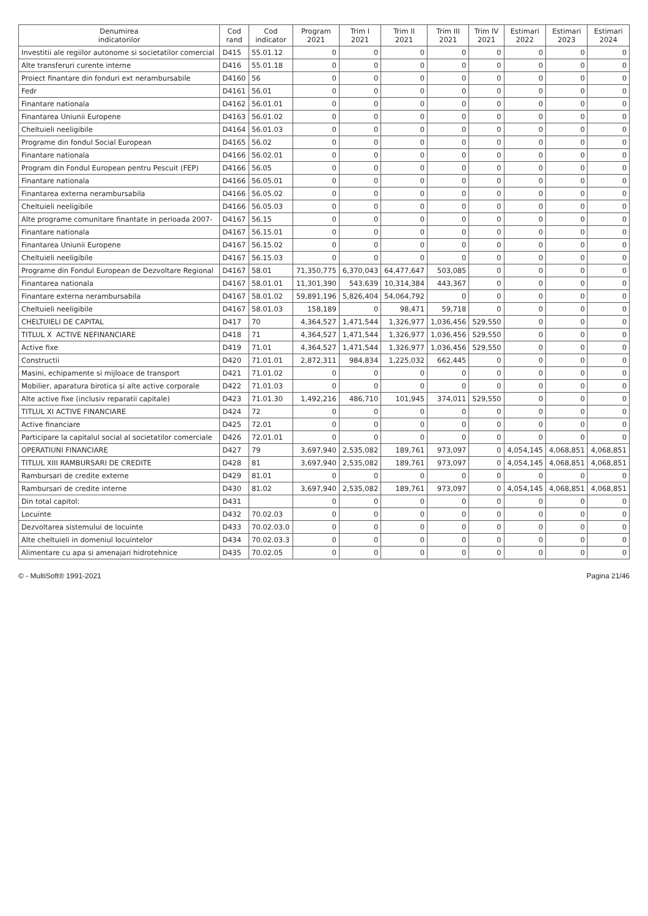| Denumirea indicatorilor | Cod rand | Cod indicator | Program 2021 | Trim I 2021 | Trim II 2021 | Trim III 2021 | Trim IV 2021 | Estimari 2022 | Estimari 2023 | Estimari 2024 |
| --- | --- | --- | --- | --- | --- | --- | --- | --- | --- | --- |
| Investitii ale regiilor autonome si societatilor comercial | D415 | 55.01.12 | 0 | 0 | 0 | 0 | 0 | 0 | 0 | 0 |
| Alte transferuri curente interne | D416 | 55.01.18 | 0 | 0 | 0 | 0 | 0 | 0 | 0 | 0 |
| Proiect finantare din fonduri ext nerambursabile | D4160 | 56 | 0 | 0 | 0 | 0 | 0 | 0 | 0 | 0 |
| Fedr | D4161 | 56.01 | 0 | 0 | 0 | 0 | 0 | 0 | 0 | 0 |
| Finantare nationala | D4162 | 56.01.01 | 0 | 0 | 0 | 0 | 0 | 0 | 0 | 0 |
| Finantarea Uniunii Europene | D4163 | 56.01.02 | 0 | 0 | 0 | 0 | 0 | 0 | 0 | 0 |
| Cheltuieli neeligibile | D4164 | 56.01.03 | 0 | 0 | 0 | 0 | 0 | 0 | 0 | 0 |
| Programe din fondul Social European | D4165 | 56.02 | 0 | 0 | 0 | 0 | 0 | 0 | 0 | 0 |
| Finantare nationala | D4166 | 56.02.01 | 0 | 0 | 0 | 0 | 0 | 0 | 0 | 0 |
| Program din Fondul European pentru Pescuit (FEP) | D4166 | 56.05 | 0 | 0 | 0 | 0 | 0 | 0 | 0 | 0 |
| Finantare nationala | D4166 | 56.05.01 | 0 | 0 | 0 | 0 | 0 | 0 | 0 | 0 |
| Finantarea externa nerambursabila | D4166 | 56.05.02 | 0 | 0 | 0 | 0 | 0 | 0 | 0 | 0 |
| Cheltuieli neeligibile | D4166 | 56.05.03 | 0 | 0 | 0 | 0 | 0 | 0 | 0 | 0 |
| Alte programe comunitare finantate in perioada 2007- | D4167 | 56.15 | 0 | 0 | 0 | 0 | 0 | 0 | 0 | 0 |
| Finantare nationala | D4167 | 56.15.01 | 0 | 0 | 0 | 0 | 0 | 0 | 0 | 0 |
| Finantarea Uniunii Europene | D4167 | 56.15.02 | 0 | 0 | 0 | 0 | 0 | 0 | 0 | 0 |
| Cheltuieli neeligibile | D4167 | 56.15.03 | 0 | 0 | 0 | 0 | 0 | 0 | 0 | 0 |
| Programe din Fondul European de Dezvoltare Regional | D4167 | 58.01 | 71,350,775 | 6,370,043 | 64,477,647 | 503,085 | 0 | 0 | 0 | 0 |
| Finantarea nationala | D4167 | 58.01.01 | 11,301,390 | 543,639 | 10,314,384 | 443,367 | 0 | 0 | 0 | 0 |
| Finantare externa nerambursabila | D4167 | 58.01.02 | 59,891,196 | 5,826,404 | 54,064,792 | 0 | 0 | 0 | 0 | 0 |
| Cheltuieli neeligibile | D4167 | 58.01.03 | 158,189 | 0 | 98,471 | 59,718 | 0 | 0 | 0 | 0 |
| CHELTUIELI DE CAPITAL | D417 | 70 | 4,364,527 | 1,471,544 | 1,326,977 | 1,036,456 | 529,550 | 0 | 0 | 0 |
| TITLUL X ACTIVE NEFINANCIARE | D418 | 71 | 4,364,527 | 1,471,544 | 1,326,977 | 1,036,456 | 529,550 | 0 | 0 | 0 |
| Active fixe | D419 | 71.01 | 4,364,527 | 1,471,544 | 1,326,977 | 1,036,456 | 529,550 | 0 | 0 | 0 |
| Constructii | D420 | 71.01.01 | 2,872,311 | 984,834 | 1,225,032 | 662,445 | 0 | 0 | 0 | 0 |
| Masini, echipamente si mijloace de transport | D421 | 71.01.02 | 0 | 0 | 0 | 0 | 0 | 0 | 0 | 0 |
| Mobilier, aparatura birotica si alte active corporale | D422 | 71.01.03 | 0 | 0 | 0 | 0 | 0 | 0 | 0 | 0 |
| Alte active fixe (inclusiv reparatii capitale) | D423 | 71.01.30 | 1,492,216 | 486,710 | 101,945 | 374,011 | 529,550 | 0 | 0 | 0 |
| TITLUL XI ACTIVE FINANCIARE | D424 | 72 | 0 | 0 | 0 | 0 | 0 | 0 | 0 | 0 |
| Active financiare | D425 | 72.01 | 0 | 0 | 0 | 0 | 0 | 0 | 0 | 0 |
| Participare la capitalul social al societatilor comerciale | D426 | 72.01.01 | 0 | 0 | 0 | 0 | 0 | 0 | 0 | 0 |
| OPERATIUNI FINANCIARE | D427 | 79 | 3,697,940 | 2,535,082 | 189,761 | 973,097 | 0 | 4,054,145 | 4,068,851 | 4,068,851 |
| TITLUL XIII RAMBURSARI DE CREDITE | D428 | 81 | 3,697,940 | 2,535,082 | 189,761 | 973,097 | 0 | 4,054,145 | 4,068,851 | 4,068,851 |
| Rambursari de credite externe | D429 | 81.01 | 0 | 0 | 0 | 0 | 0 | 0 | 0 | 0 |
| Rambursari de credite interne | D430 | 81.02 | 3,697,940 | 2,535,082 | 189,761 | 973,097 | 0 | 4,054,145 | 4,068,851 | 4,068,851 |
| Din total capitol: | D431 | | 0 | 0 | 0 | 0 | 0 | 0 | 0 | 0 |
| Locuinte | D432 | 70.02.03 | 0 | 0 | 0 | 0 | 0 | 0 | 0 | 0 |
| Dezvoltarea sistemului de locuinte | D433 | 70.02.03.0 | 0 | 0 | 0 | 0 | 0 | 0 | 0 | 0 |
| Alte cheltuieli in domeniul locuintelor | D434 | 70.02.03.3 | 0 | 0 | 0 | 0 | 0 | 0 | 0 | 0 |
| Alimentare cu apa si amenajari hidrotehnice | D435 | 70.02.05 | 0 | 0 | 0 | 0 | 0 | 0 | 0 | 0 |
© - MultiSoft® 1991-2021 Pagina 21/46